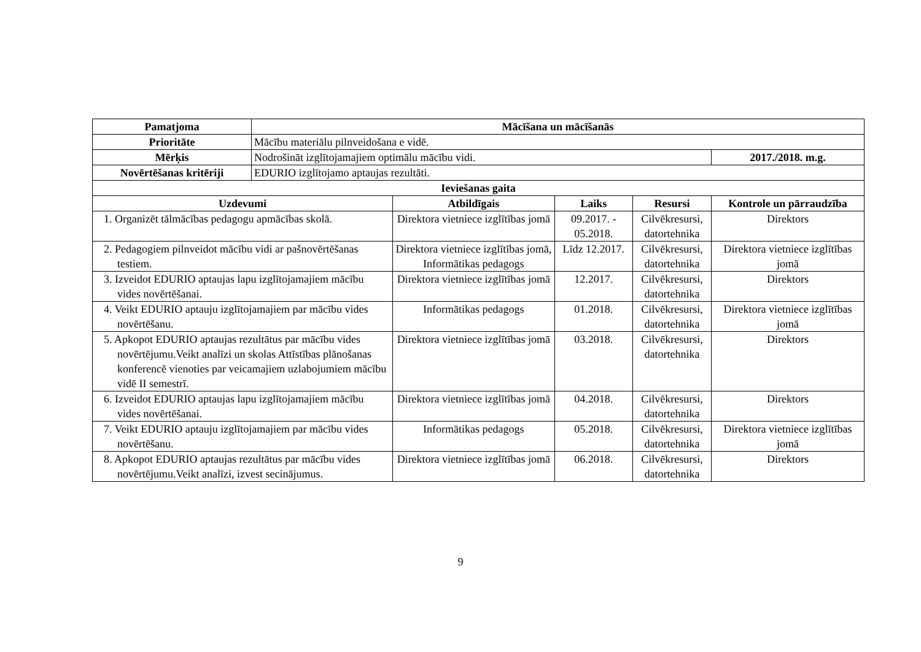| Pamatjoma | Mācīšana un mācīšanās | | | | |
| --- | --- | --- | --- | --- | --- |
| Prioritāte | Mācību materiālu pilnveidošana e vidē. | | | | |
| Mērķis | Nodrošināt izglītojamajiem optimālu mācību vidi. | | | | 2017./2018. m.g. |
| Novērtēšanas kritēriji | EDURIO izglītojamo aptaujas rezultāti. | | | | |
| Ieviešanas gaita | | | | | |
| Uzdevumi | | Atbildīgais | Laiks | Resursi | Kontrole un pārraudzība |
| 1. Organizēt tālmācības pedagogu apmācības skolā. | | Direktora vietniece izglītības jomā | 09.2017. - 05.2018. | Cilvēkresursi, datortehnika | Direktors |
| 2. Pedagogiem pilnveidot mācību vidi ar pašnovērtēšanas testiem. | | Direktora vietniece izglītības jomā, Informātikas pedagogs | Līdz 12.2017. | Cilvēkresursi, datortehnika | Direktora vietniece izglītības jomā |
| 3. Izveidot EDURIO aptaujas lapu izglītojamajiem mācību vides novērtēšanai. | | Direktora vietniece izglītības jomā | 12.2017. | Cilvēkresursi, datortehnika | Direktors |
| 4. Veikt EDURIO aptauju izglītojamajiem par mācību vides novērtēšanu. | | Informātikas pedagogs | 01.2018. | Cilvēkresursi, datortehnika | Direktora vietniece izglītības jomā |
| 5. Apkopot EDURIO aptaujas rezultātus par mācību vides novērtējumu.Veikt analīzi un skolas Attīstības plānošanas konferencē vienoties par veicamajiem uzlabojumiem mācību vidē II semestrī. | | Direktora vietniece izglītības jomā | 03.2018. | Cilvēkresursi, datortehnika | Direktors |
| 6. Izveidot EDURIO aptaujas lapu izglītojamajiem mācību vides novērtēšanai. | | Direktora vietniece izglītības jomā | 04.2018. | Cilvēkresursi, datortehnika | Direktors |
| 7. Veikt EDURIO aptauju izglītojamajiem par mācību vides novērtēšanu. | | Informātikas pedagogs | 05.2018. | Cilvēkresursi, datortehnika | Direktora vietniece izglītības jomā |
| 8. Apkopot EDURIO aptaujas rezultātus par mācību vides novērtējumu.Veikt analīzi, izvest secinājumus. | | Direktora vietniece izglītības jomā | 06.2018. | Cilvēkresursi, datortehnika | Direktors |
9